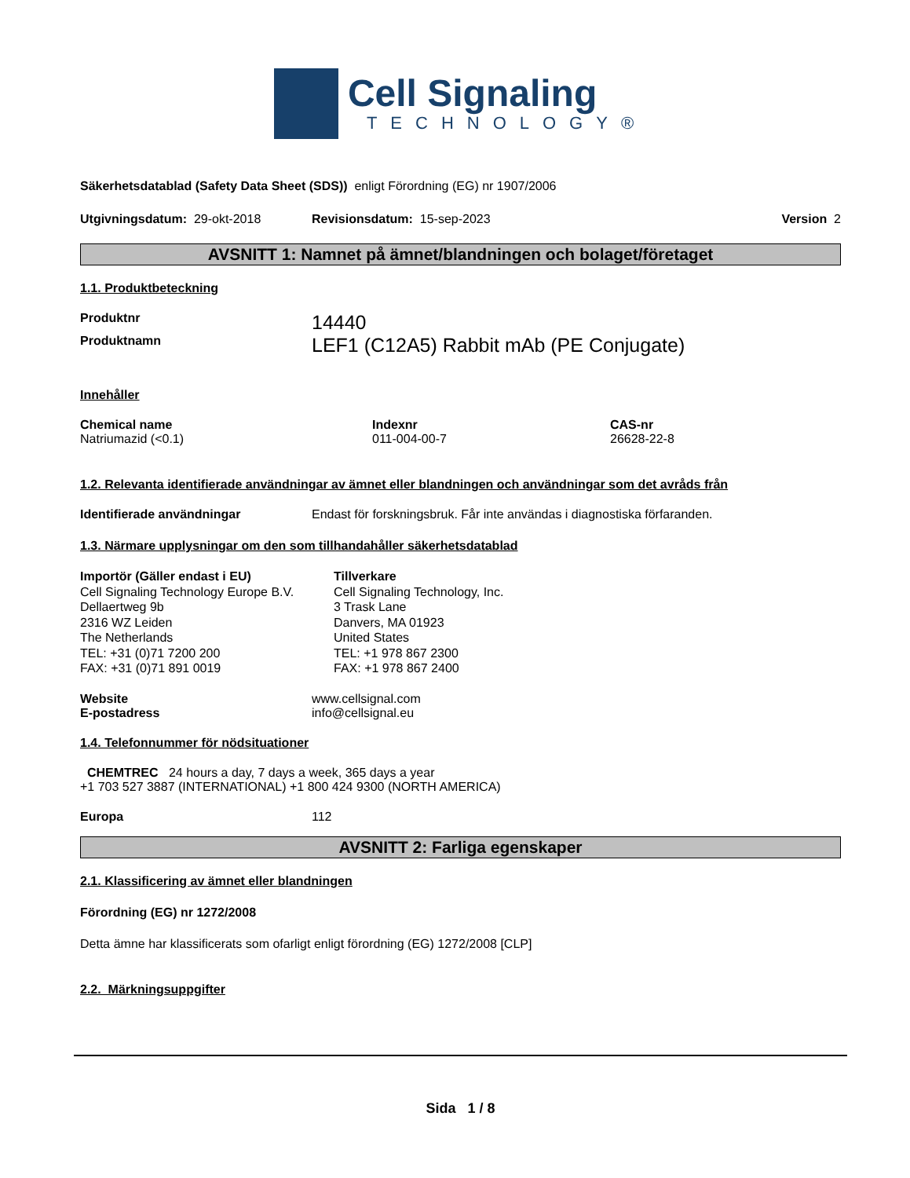Cell Signaling
TECHNOLOGY®
Säkerhetsdatablad (Safety Data Sheet (SDS)) enligt Förordning (EG) nr 1907/2006
Utgivningsdatum: 29-okt-2018 Revisionsdatum: 15-sep-2023 Version 2
AVSNITT 1: Namnet på ämnet/blandningen och bolaget/företaget
1.1. Produktbeteckning
Produktnr 14440
Produktnamn LEF1 (C12A5) Rabbit mAb (PE Conjugate)
Innehåller
| Chemical name | Indexnr | CAS-nr |
| --- | --- | --- |
| Natriumazid (<0.1) | 011-004-00-7 | 26628-22-8 |
1.2. Relevanta identifierade användningar av ämnet eller blandningen och användningar som det avråds från
Identifierade användningar Endast för forskningsbruk. Får inte användas i diagnostiska förfaranden.
1.3. Närmare upplysningar om den som tillhandahåller säkerhetsdatablad
Importör (Gäller endast i EU)
Cell Signaling Technology Europe B.V.
Dellaertweg 9b
2316 WZ Leiden
The Netherlands
TEL: +31 (0)71 7200 200
FAX: +31 (0)71 891 0019
Tillverkare
Cell Signaling Technology, Inc.
3 Trask Lane
Danvers, MA 01923
United States
TEL: +1 978 867 2300
FAX: +1 978 867 2400
Website
E-postadress www.cellsignal.com
info@cellsignal.eu
1.4. Telefonnummer för nödsituationer
CHEMTREC 24 hours a day, 7 days a week, 365 days a year
+1 703 527 3887 (INTERNATIONAL) +1 800 424 9300 (NORTH AMERICA)
Europa 112
AVSNITT 2: Farliga egenskaper
2.1. Klassificering av ämnet eller blandningen
Förordning (EG) nr 1272/2008
Detta ämne har klassificerats som ofarligt enligt förordning (EG) 1272/2008 [CLP]
2.2. Märkningsuppgifter
Sida 1 / 8